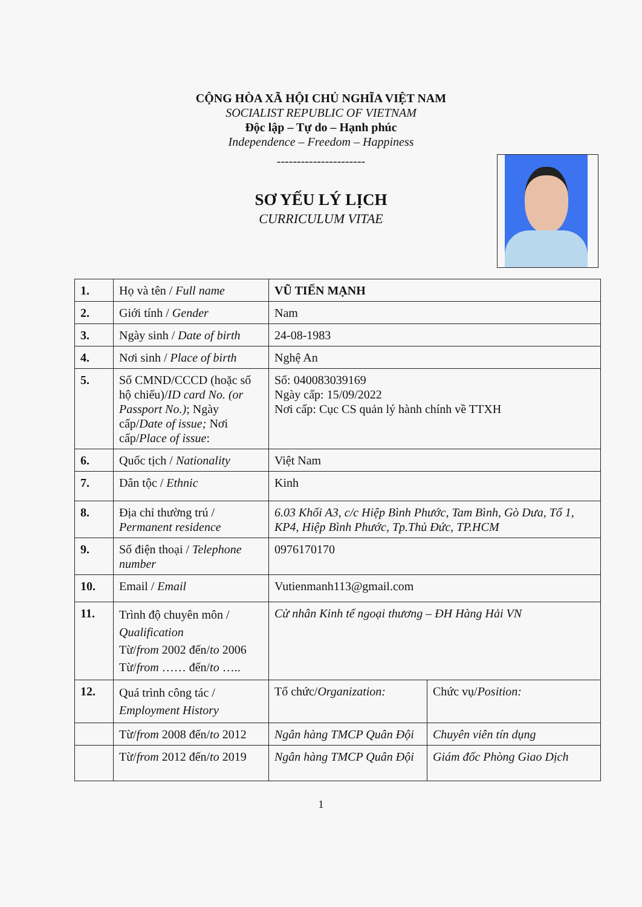CỘNG HÒA XÃ HỘI CHỦ NGHĨA VIỆT NAM
SOCIALIST REPUBLIC OF VIETNAM
Độc lập – Tự do – Hạnh phúc
Independence – Freedom – Happiness
----------------------
SƠ YẾU LÝ LỊCH
CURRICULUM VITAE
| 1. | Họ và tên / Full name | VŨ TIẾN MẠNH | |
| 2. | Giới tính / Gender | Nam | |
| 3. | Ngày sinh / Date of birth | 24-08-1983 | |
| 4. | Nơi sinh / Place of birth | Nghệ An | |
| 5. | Số CMND/CCCD (hoặc số hộ chiếu)/ ID card No. (or Passport No.) ; Ngày cấp/ Date of issue; Nơi cấp/ Place of issue : | Số: 040083039169 Ngày cấp: 15/09/2022 Nơi cấp: Cục CS quản lý hành chính về TTXH | |
| 6. | Quốc tịch / Nationality | Việt Nam | |
| 7. | Dân tộc / Ethnic | Kinh | |
| 8. | Địa chỉ thường trú / Permanent residence | 6.03 Khối A3, c/c Hiệp Bình Phước, Tam Bình, Gò Dưa, Tổ 1, KP4, Hiệp Bình Phước, Tp.Thủ Đức, TP.HCM | |
| 9. | Số điện thoại / Telephone number | 0976170170 | |
| 10. | Email / Email | Vutienmanh113@gmail.com | |
| 11. | Trình độ chuyên môn / Qualification Từ/ from 2002 đến/ to 2006 Từ/ from …… đến/ to ….. | Cử nhân Kinh tế ngoại thương – ĐH Hàng Hải VN | |
| 12. | Quá trình công tác / Employment History | Tổ chức/ Organization: | Chức vụ/ Position: |
| | Từ/ from 2008 đến/ to 2012 | Ngân hàng TMCP Quân Đội | Chuyên viên tín dụng |
| | Từ/ from 2012 đến/ to 2019 | Ngân hàng TMCP Quân Đội | Giám đốc Phòng Giao Dịch |
1